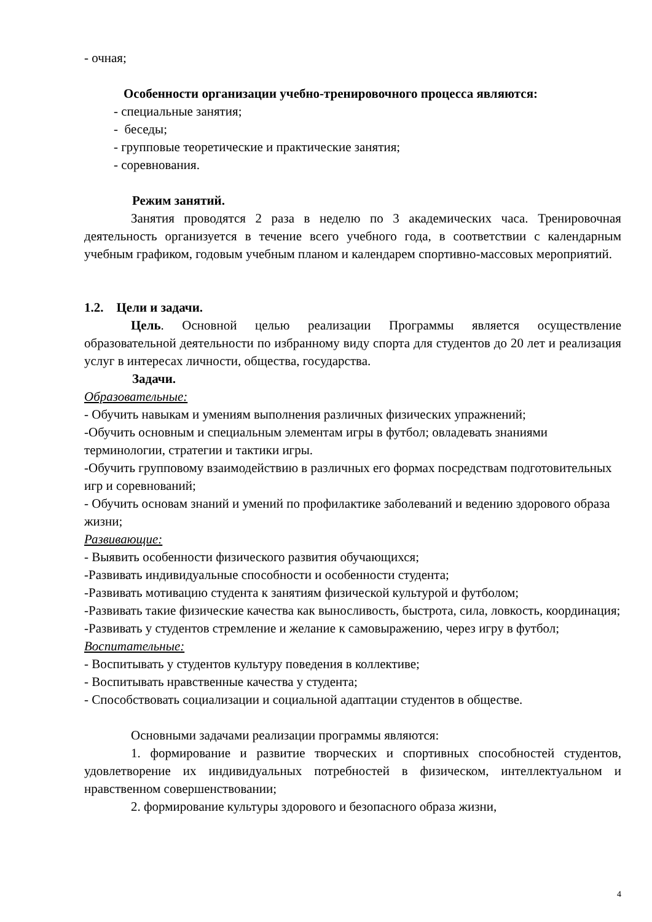- очная;
Особенности организации учебно-тренировочного процесса являются:
- специальные занятия;
- беседы;
- групповые теоретические и практические занятия;
- соревнования.
Режим занятий.
Занятия проводятся 2 раза в неделю по 3 академических часа. Тренировочная деятельность организуется в течение всего учебного года, в соответствии с календарным учебным графиком, годовым учебным планом и календарем спортивно-массовых мероприятий.
1.2. Цели и задачи.
Цель. Основной целью реализации Программы является осуществление образовательной деятельности по избранному виду спорта для студентов до 20 лет и реализация услуг в интересах личности, общества, государства.
Задачи.
Образовательные:
- Обучить навыкам и умениям выполнения различных физических упражнений;
-Обучить основным и специальным элементам игры в футбол; овладевать знаниями терминологии, стратегии и тактики игры.
-Обучить групповому взаимодействию в различных его формах посредствам подготовительных игр и соревнований;
- Обучить основам знаний и умений по профилактике заболеваний и ведению здорового образа жизни;
Развивающие:
- Выявить особенности физического развития обучающихся;
-Развивать индивидуальные способности и особенности студента;
-Развивать мотивацию студента к занятиям физической культурой и футболом;
-Развивать такие физические качества как выносливость, быстрота, сила, ловкость, координация;
-Развивать у студентов стремление и желание к самовыражению, через игру в футбол;
Воспитательные:
- Воспитывать у студентов культуру поведения в коллективе;
- Воспитывать нравственные качества у студента;
- Способствовать социализации и социальной адаптации студентов в обществе.
Основными задачами реализации программы являются:
1. формирование и развитие творческих и спортивных способностей студентов, удовлетворение их индивидуальных потребностей в физическом, интеллектуальном и нравственном совершенствовании;
2. формирование культуры здорового и безопасного образа жизни,
4